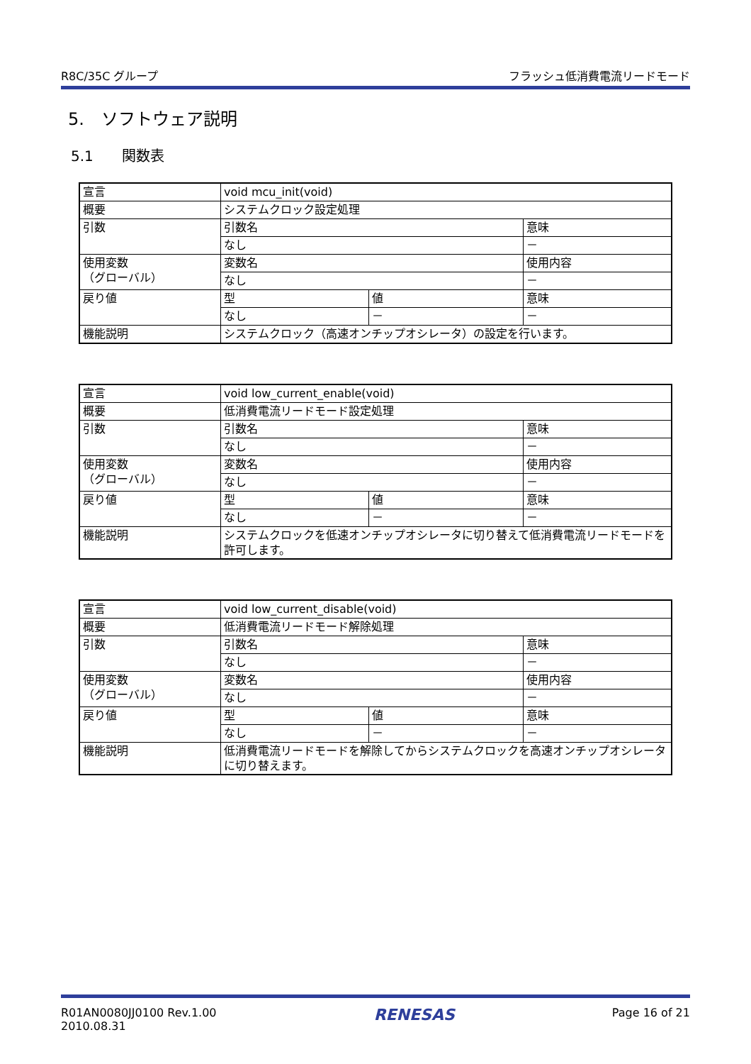R8C/35C グループ フラッシュ低消費電流リードモード
5.　ソフトウェア説明
5.1　　関数表
| 宣言 | void mcu_init(void) | | |
| 概要 | システムクロック設定処理 | | |
| 引数 | 引数名 | | 意味 |
| | なし | | － |
| 使用変数 （グローバル） | 変数名 | | 使用内容 |
| | なし | | － |
| 戻り値 | 型 | 値 | 意味 |
| | なし | － | － |
| 機能説明 | システムクロック（高速オンチップオシレータ）の設定を行います。 | | |
| 宣言 | void low_current_enable(void) | | |
| 概要 | 低消費電流リードモード設定処理 | | |
| 引数 | 引数名 | | 意味 |
| | なし | | － |
| 使用変数 （グローバル） | 変数名 | | 使用内容 |
| | なし | | － |
| 戻り値 | 型 | 値 | 意味 |
| | なし | － | － |
| 機能説明 | システムクロックを低速オンチップオシレータに切り替えて低消費電流リードモードを許可します。 | | |
| 宣言 | void low_current_disable(void) | | |
| 概要 | 低消費電流リードモード解除処理 | | |
| 引数 | 引数名 | | 意味 |
| | なし | | － |
| 使用変数 （グローバル） | 変数名 | | 使用内容 |
| | なし | | － |
| 戻り値 | 型 | 値 | 意味 |
| | なし | － | － |
| 機能説明 | 低消費電流リードモードを解除してからシステムクロックを高速オンチップオシレータに切り替えます。 | | |
R01AN0080JJ0100 Rev.1.00
2010.08.31 RENESAS Page 16 of 21